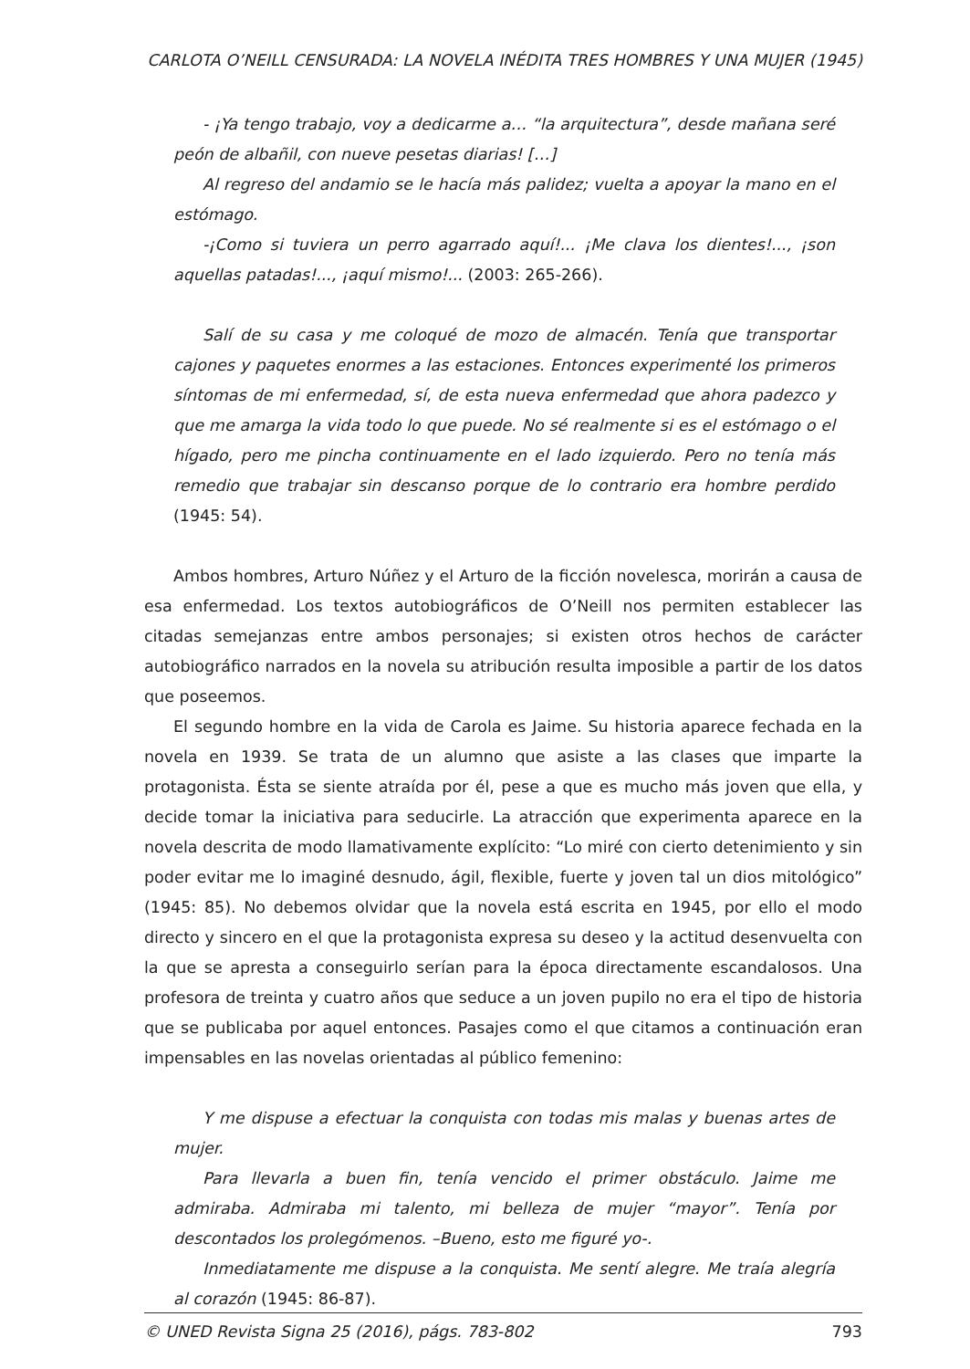CARLOTA O’NEILL CENSURADA: LA NOVELA INÉDITA TRES HOMBRES Y UNA MUJER (1945)
- ¡Ya tengo trabajo, voy a dedicarme a… “la arquitectura”, desde mañana seré peón de albañil, con nueve pesetas diarias! […]
Al regreso del andamio se le hacía más palidez; vuelta a apoyar la mano en el estómago.
-¡Como si tuviera un perro agarrado aquí!... ¡Me clava los dientes!..., ¡son aquellas patadas!..., ¡aquí mismo!... (2003: 265-266).
Salí de su casa y me coloqué de mozo de almacén. Tenía que transportar cajones y paquetes enormes a las estaciones. Entonces experimenté los primeros síntomas de mi enfermedad, sí, de esta nueva enfermedad que ahora padezco y que me amarga la vida todo lo que puede. No sé realmente si es el estómago o el hígado, pero me pincha continuamente en el lado izquierdo. Pero no tenía más remedio que trabajar sin descanso porque de lo contrario era hombre perdido (1945: 54).
Ambos hombres, Arturo Núñez y el Arturo de la ficción novelesca, morirán a causa de esa enfermedad. Los textos autobiográficos de O’Neill nos permiten establecer las citadas semejanzas entre ambos personajes; si existen otros hechos de carácter autobiográfico narrados en la novela su atribución resulta imposible a partir de los datos que poseemos.
El segundo hombre en la vida de Carola es Jaime. Su historia aparece fechada en la novela en 1939. Se trata de un alumno que asiste a las clases que imparte la protagonista. Ésta se siente atraída por él, pese a que es mucho más joven que ella, y decide tomar la iniciativa para seducirle. La atracción que experimenta aparece en la novela descrita de modo llamativamente explícito: “Lo miré con cierto detenimiento y sin poder evitar me lo imaginé desnudo, ágil, flexible, fuerte y joven tal un dios mitológico” (1945: 85). No debemos olvidar que la novela está escrita en 1945, por ello el modo directo y sincero en el que la protagonista expresa su deseo y la actitud desenvuelta con la que se apresta a conseguirlo serían para la época directamente escandalosos. Una profesora de treinta y cuatro años que seduce a un joven pupilo no era el tipo de historia que se publicaba por aquel entonces. Pasajes como el que citamos a continuación eran impensables en las novelas orientadas al público femenino:
Y me dispuse a efectuar la conquista con todas mis malas y buenas artes de mujer.
Para llevarla a buen fin, tenía vencido el primer obstáculo. Jaime me admiraba. Admiraba mi talento, mi belleza de mujer “mayor”. Tenía por descontados los prolegómenos. –Bueno, esto me figuré yo-.
Inmediatamente me dispuse a la conquista. Me sentí alegre. Me traía alegría al corazón (1945: 86-87).
© UNED Revista Signa 25 (2016), págs. 783-802 793